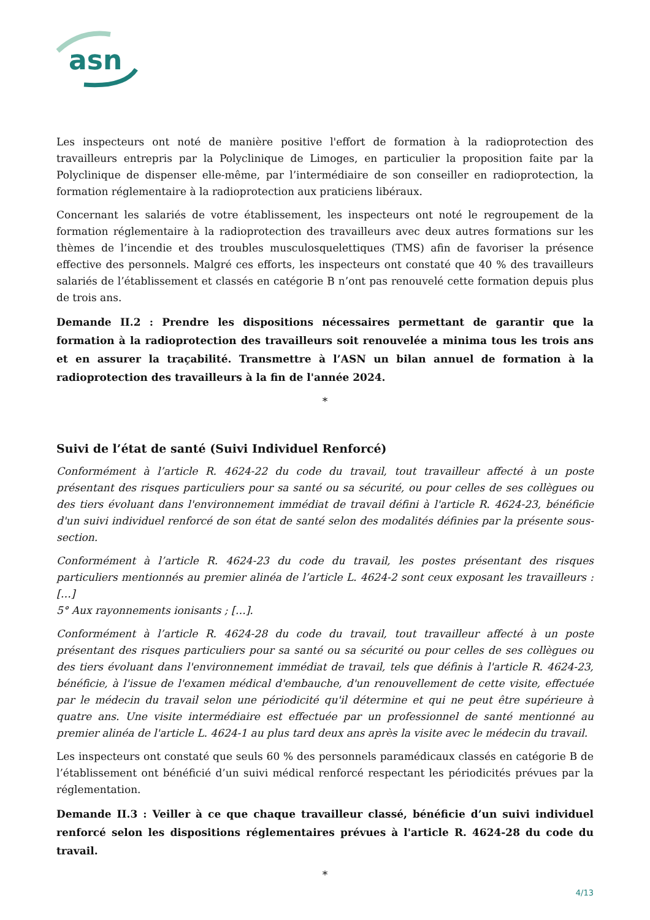asn
Les inspecteurs ont noté de manière positive l'effort de formation à la radioprotection des travailleurs entrepris par la Polyclinique de Limoges, en particulier la proposition faite par la Polyclinique de dispenser elle-même, par l’intermédiaire de son conseiller en radioprotection, la formation réglementaire à la radioprotection aux praticiens libéraux.
Concernant les salariés de votre établissement, les inspecteurs ont noté le regroupement de la formation réglementaire à la radioprotection des travailleurs avec deux autres formations sur les thèmes de l’incendie et des troubles musculosquelettiques (TMS) afin de favoriser la présence effective des personnels. Malgré ces efforts, les inspecteurs ont constaté que 40 % des travailleurs salariés de l’établissement et classés en catégorie B n’ont pas renouvelé cette formation depuis plus de trois ans.
Demande II.2 : Prendre les dispositions nécessaires permettant de garantir que la formation à la radioprotection des travailleurs soit renouvelée a minima tous les trois ans et en assurer la traçabilité. Transmettre à l’ASN un bilan annuel de formation à la radioprotection des travailleurs à la fin de l'année 2024.
*
Suivi de l’état de santé (Suivi Individuel Renforcé)
Conformément à l’article R. 4624-22 du code du travail, tout travailleur affecté à un poste présentant des risques particuliers pour sa santé ou sa sécurité, ou pour celles de ses collègues ou des tiers évoluant dans l'environnement immédiat de travail défini à l'article R. 4624-23, bénéficie d'un suivi individuel renforcé de son état de santé selon des modalités définies par la présente sous-section.
Conformément à l’article R. 4624-23 du code du travail, les postes présentant des risques particuliers mentionnés au premier alinéa de l’article L. 4624-2 sont ceux exposant les travailleurs : […]
5° Aux rayonnements ionisants ; […].
Conformément à l’article R. 4624-28 du code du travail, tout travailleur affecté à un poste présentant des risques particuliers pour sa santé ou sa sécurité ou pour celles de ses collègues ou des tiers évoluant dans l'environnement immédiat de travail, tels que définis à l'article R. 4624-23, bénéficie, à l'issue de l'examen médical d'embauche, d'un renouvellement de cette visite, effectuée par le médecin du travail selon une périodicité qu'il détermine et qui ne peut être supérieure à quatre ans. Une visite intermédiaire est effectuée par un professionnel de santé mentionné au premier alinéa de l'article L. 4624-1 au plus tard deux ans après la visite avec le médecin du travail.
Les inspecteurs ont constaté que seuls 60 % des personnels paramédicaux classés en catégorie B de l’établissement ont bénéficié d’un suivi médical renforcé respectant les périodicités prévues par la réglementation.
Demande II.3 : Veiller à ce que chaque travailleur classé, bénéficie d’un suivi individuel renforcé selon les dispositions réglementaires prévues à l'article R. 4624-28 du code du travail.
*
4/13